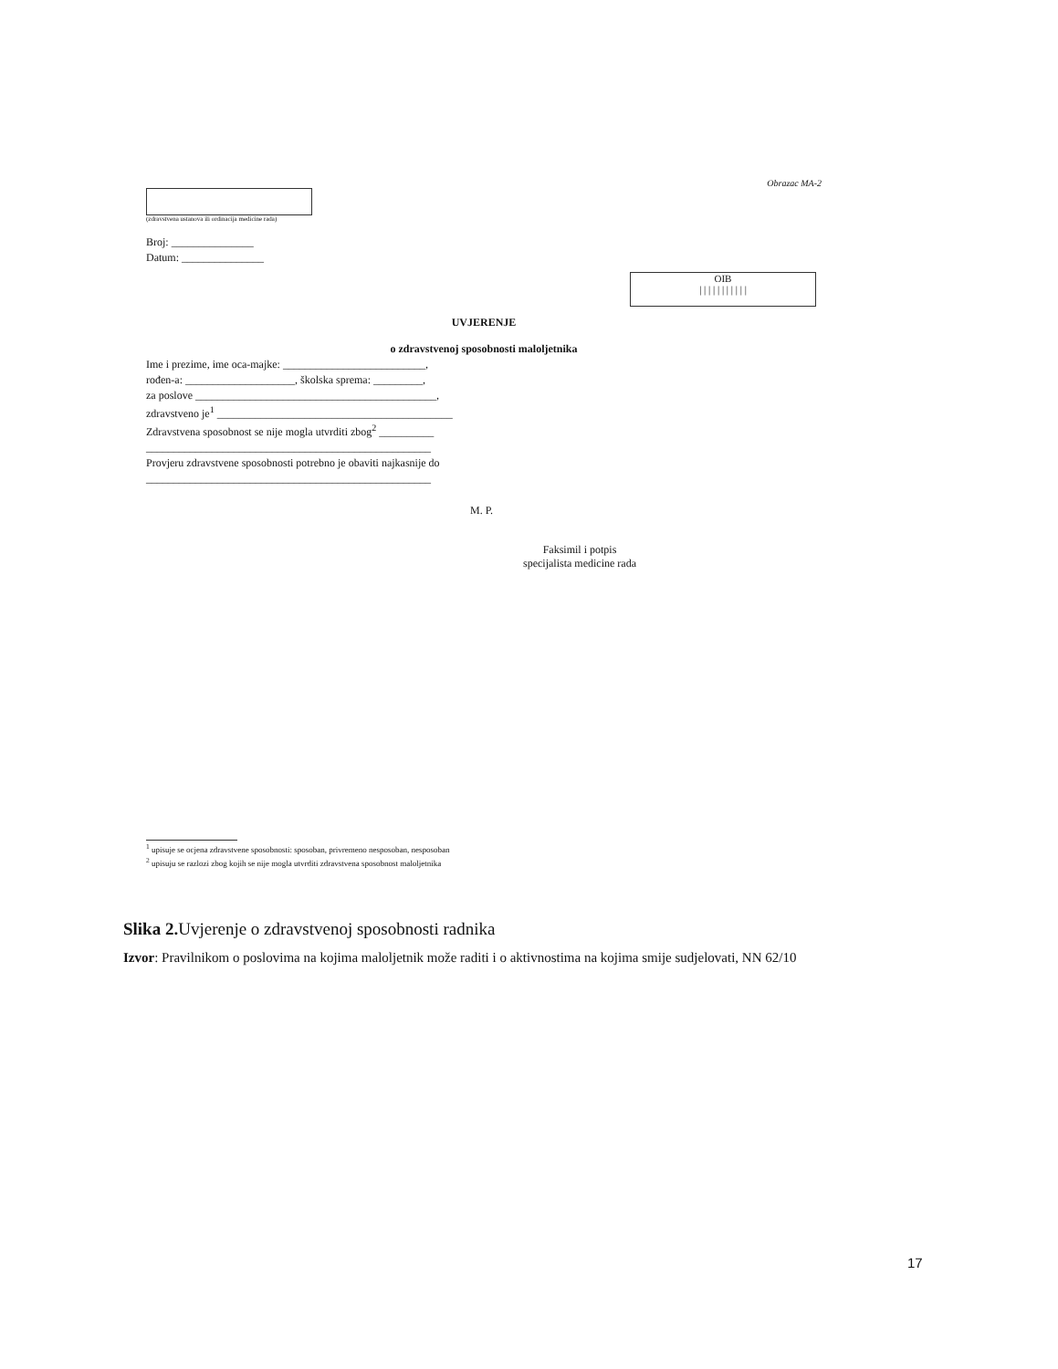Obrazac MA-2
(zdravstvena ustanova ili ordinacija medicine rada)
Broj: _______________
Datum: _______________
OIB
| | | | | | | | | | |
UVJERENJE
o zdravstvenoj sposobnosti maloljetnika
Ime i prezime, ime oca-majke: __________________________,
rođen-a: ____________________, školska sprema: _________,
za poslove ____________________________________________,
zdravstveno je<sup>1</sup> ___________________________________________
Zdravstvena sposobnost se nije mogla utvrditi zbog<sup>2</sup> __________
____________________________________________________
Provjeru zdravstvene sposobnosti potrebno je obaviti najkasnije do
____________________________________________________
M. P.
Faksimil i potpis
specijalista medicine rada
<sup>1</sup> upisuje se ocjena zdravstvene sposobnosti: sposoban, privremeno nesposoban, nesposoban
<sup>2</sup> upisuju se razlozi zbog kojih se nije mogla utvrditi zdravstvena sposobnost maloljetnika
Slika 2. Uvjerenje o zdravstvenoj sposobnosti radnika
Izvor: Pravilnikom o poslovima na kojima maloljetnik može raditi i o aktivnostima na kojima smije sudjelovati, NN 62/10
17